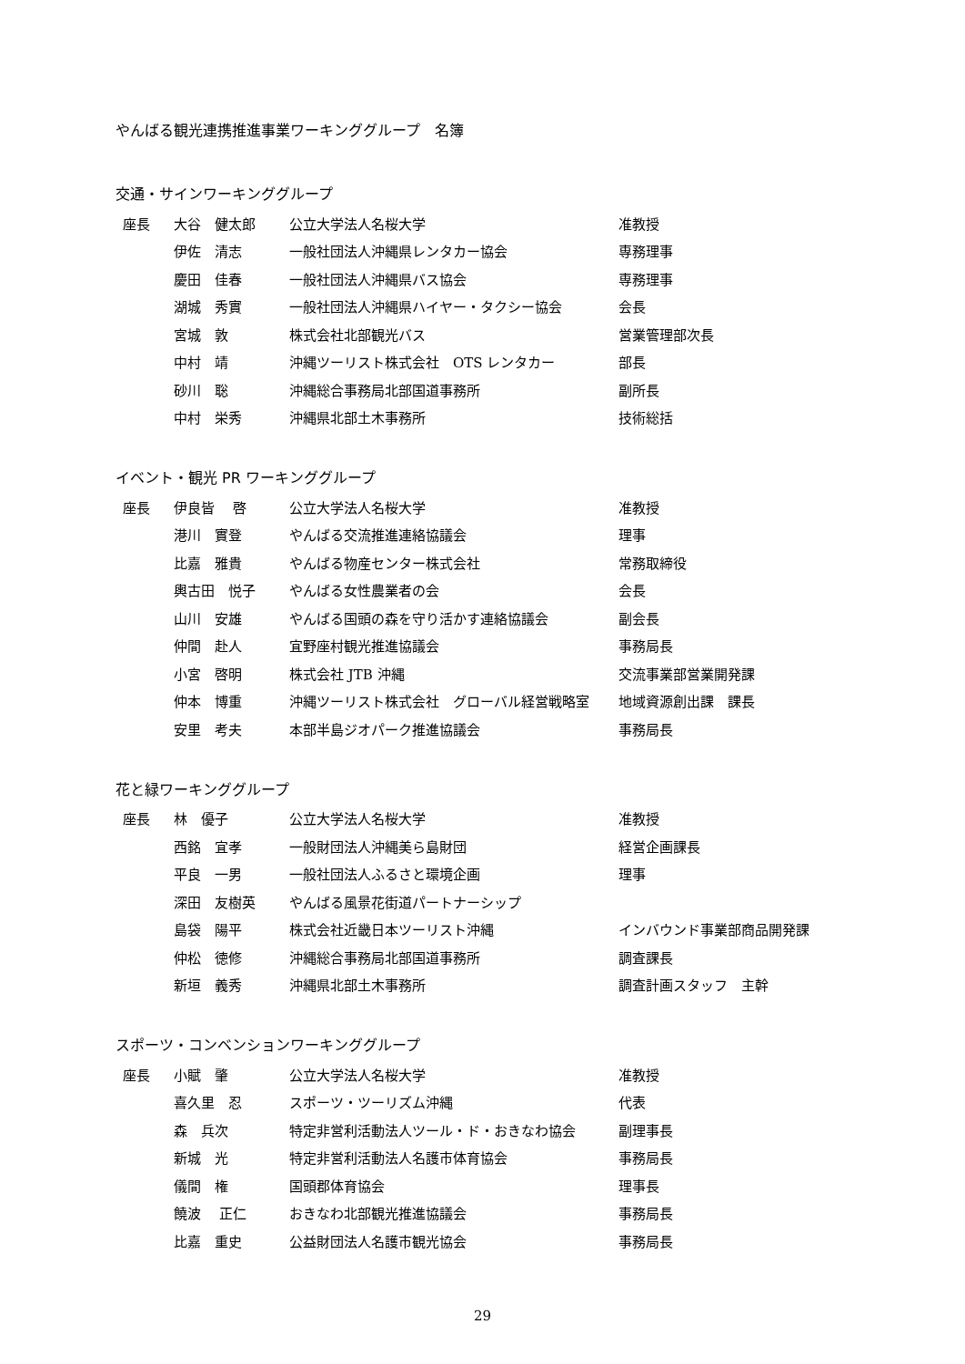やんばる観光連携推進事業ワーキンググループ　名簿
交通・サインワーキンググループ
| | 座長 | 大谷 健太郎 | 公立大学法人名桜大学 | 准教授 |
| | | 伊佐 清志 | 一般社団法人沖縄県レンタカー協会 | 専務理事 |
| | | 慶田 佳春 | 一般社団法人沖縄県バス協会 | 専務理事 |
| | | 湖城 秀實 | 一般社団法人沖縄県ハイヤー・タクシー協会 | 会長 |
| | | 宮城 敦 | 株式会社北部観光バス | 営業管理部次長 |
| | | 中村 靖 | 沖縄ツーリスト株式会社 OTS レンタカー | 部長 |
| | | 砂川 聡 | 沖縄総合事務局北部国道事務所 | 副所長 |
| | | 中村 栄秀 | 沖縄県北部土木事務所 | 技術総括 |
イベント・観光 PR ワーキンググループ
| | 座長 | 伊良皆 啓 | 公立大学法人名桜大学 | 准教授 |
| | | 港川 實登 | やんばる交流推進連絡協議会 | 理事 |
| | | 比嘉 雅貴 | やんばる物産センター株式会社 | 常務取締役 |
| | | 輿古田 悦子 | やんばる女性農業者の会 | 会長 |
| | | 山川 安雄 | やんばる国頭の森を守り活かす連絡協議会 | 副会長 |
| | | 仲間 赴人 | 宜野座村観光推進協議会 | 事務局長 |
| | | 小宮 啓明 | 株式会社 JTB 沖縄 | 交流事業部営業開発課 |
| | | 仲本 博重 | 沖縄ツーリスト株式会社 グローバル経営戦略室 | 地域資源創出課 課長 |
| | | 安里 考夫 | 本部半島ジオパーク推進協議会 | 事務局長 |
花と緑ワーキンググループ
| | 座長 | 林 優子 | 公立大学法人名桜大学 | 准教授 |
| | | 西銘 宜孝 | 一般財団法人沖縄美ら島財団 | 経営企画課長 |
| | | 平良 一男 | 一般社団法人ふるさと環境企画 | 理事 |
| | | 深田 友樹英 | やんばる風景花街道パートナーシップ | |
| | | 島袋 陽平 | 株式会社近畿日本ツーリスト沖縄 | インバウンド事業部商品開発課 |
| | | 仲松 徳修 | 沖縄総合事務局北部国道事務所 | 調査課長 |
| | | 新垣 義秀 | 沖縄県北部土木事務所 | 調査計画スタッフ 主幹 |
スポーツ・コンベンションワーキンググループ
| | 座長 | 小賦 肇 | 公立大学法人名桜大学 | 准教授 |
| | | 喜久里 忍 | スポーツ・ツーリズム沖縄 | 代表 |
| | | 森 兵次 | 特定非営利活動法人ツール・ド・おきなわ協会 | 副理事長 |
| | | 新城 光 | 特定非営利活動法人名護市体育協会 | 事務局長 |
| | | 儀間 権 | 国頭郡体育協会 | 理事長 |
| | | 饒波 正仁 | おきなわ北部観光推進協議会 | 事務局長 |
| | | 比嘉 重史 | 公益財団法人名護市観光協会 | 事務局長 |
29